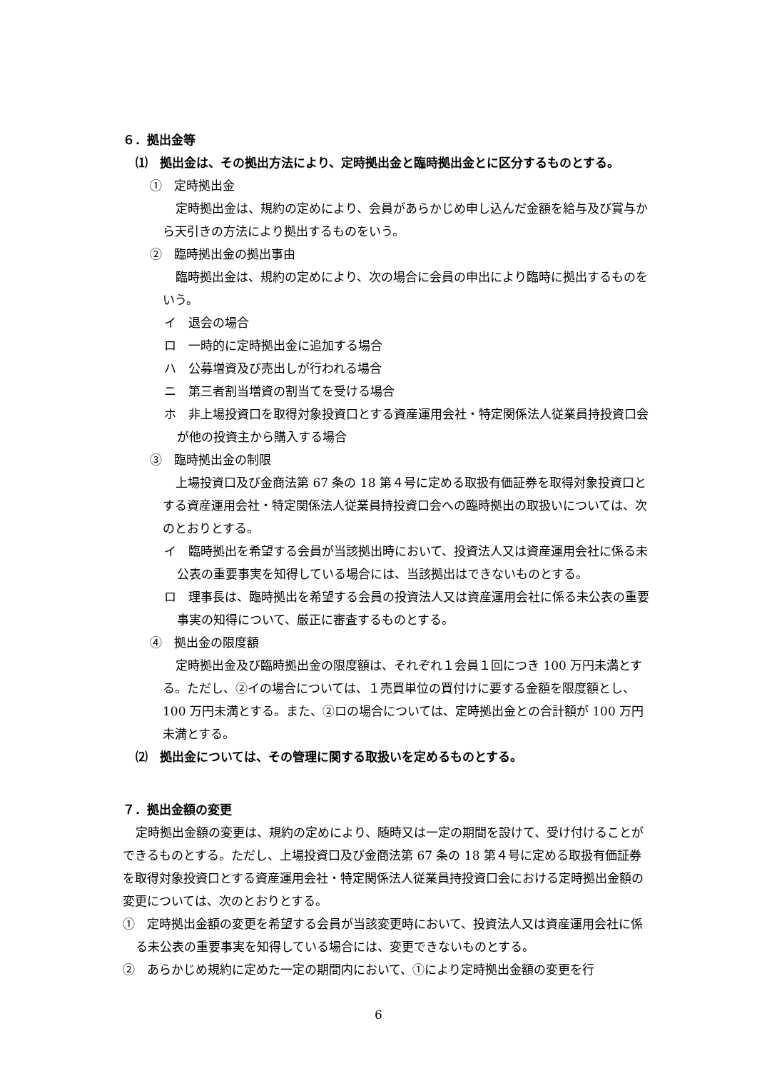６．拠出金等
⑴　拠出金は、その拠出方法により、定時拠出金と臨時拠出金とに区分するものとする。
①　定時拠出金
定時拠出金は、規約の定めにより、会員があらかじめ申し込んだ金額を給与及び賞与から天引きの方法により拠出するものをいう。
②　臨時拠出金の拠出事由
臨時拠出金は、規約の定めにより、次の場合に会員の申出により臨時に拠出するものをいう。
イ　退会の場合
ロ　一時的に定時拠出金に追加する場合
ハ　公募増資及び売出しが行われる場合
ニ　第三者割当増資の割当てを受ける場合
ホ　非上場投資口を取得対象投資口とする資産運用会社・特定関係法人従業員持投資口会が他の投資主から購入する場合
③　臨時拠出金の制限
上場投資口及び金商法第 67 条の 18 第４号に定める取扱有価証券を取得対象投資口とする資産運用会社・特定関係法人従業員持投資口会への臨時拠出の取扱いについては、次のとおりとする。
イ　臨時拠出を希望する会員が当該拠出時において、投資法人又は資産運用会社に係る未公表の重要事実を知得している場合には、当該拠出はできないものとする。
ロ　理事長は、臨時拠出を希望する会員の投資法人又は資産運用会社に係る未公表の重要事実の知得について、厳正に審査するものとする。
④　拠出金の限度額
定時拠出金及び臨時拠出金の限度額は、それぞれ１会員１回につき 100 万円未満とする。ただし、②イの場合については、１売買単位の買付けに要する金額を限度額とし、100 万円未満とする。また、②ロの場合については、定時拠出金との合計額が 100 万円未満とする。
⑵　拠出金については、その管理に関する取扱いを定めるものとする。
７．拠出金額の変更
定時拠出金額の変更は、規約の定めにより、随時又は一定の期間を設けて、受け付けることができるものとする。ただし、上場投資口及び金商法第 67 条の 18 第４号に定める取扱有価証券を取得対象投資口とする資産運用会社・特定関係法人従業員持投資口会における定時拠出金額の変更については、次のとおりとする。
①　定時拠出金額の変更を希望する会員が当該変更時において、投資法人又は資産運用会社に係る未公表の重要事実を知得している場合には、変更できないものとする。
②　あらかじめ規約に定めた一定の期間内において、①により定時拠出金額の変更を行
6